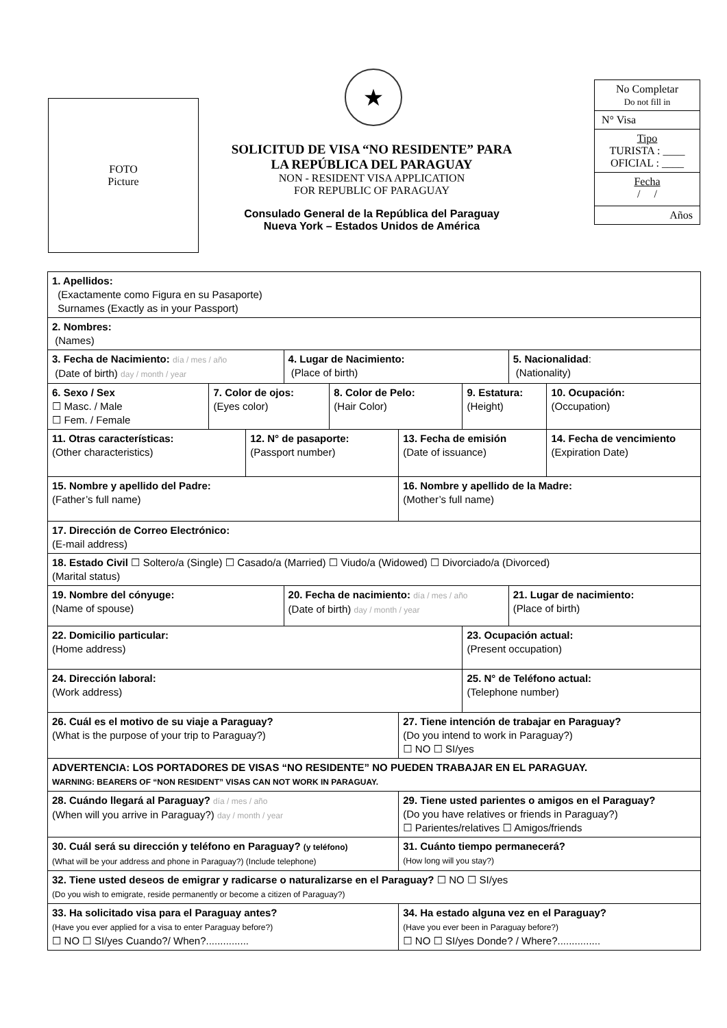FOTO
Picture
★
SOLICITUD DE VISA “NO RESIDENTE” PARA
LA REPÚBLICA DEL PARAGUAY
NON - RESIDENT VISA APPLICATION
FOR REPUBLIC OF PARAGUAY
Consulado General de la República del Paraguay
Nueva York – Estados Unidos de América
No Completar
Do not fill in
N° Visa
Tipo
TURISTA : ____
OFICIAL : ____
Fecha
/ /
Años
| 1. Apellidos: (Exactamente como Figura en su Pasaporte) Surnames (Exactly as in your Passport) | | | | | | | | |
| 2. Nombres: (Names) | | | | | | | | |
| 3. Fecha de Nacimiento: día / mes / año (Date of birth) day / month / year | | | 4. Lugar de Nacimiento: (Place of birth) | | | | 5. Nacionalidad : (Nationality) | |
| 6. Sexo / Sex ☐ Masc. / Male ☐ Fem. / Female | 7. Color de ojos: (Eyes color) | | | 8. Color de Pelo: (Hair Color) | | 9. Estatura: (Height) | | 10. Ocupación: (Occupation) |
| 11. Otras características: (Other characteristics) | | 12. N° de pasaporte: (Passport number) | | | 13. Fecha de emisión (Date of issuance) | | | 14. Fecha de vencimiento (Expiration Date) |
| 15. Nombre y apellido del Padre: (Father’s full name) | | | | | 16. Nombre y apellido de la Madre: (Mother’s full name) | | | |
| 17. Dirección de Correo Electrónico: (E-mail address) | | | | | | | | |
| 18. Estado Civil ☐ Soltero/a (Single) ☐ Casado/a (Married) ☐ Viudo/a (Widowed) ☐ Divorciado/a (Divorced) (Marital status) | | | | | | | | |
| 19. Nombre del cónyuge: (Name of spouse) | | | 20. Fecha de nacimiento: día / mes / año (Date of birth) day / month / year | | | | 21. Lugar de nacimiento: (Place of birth) | |
| 22. Domicilio particular: (Home address) | | | | | | 23. Ocupación actual: (Present occupation) | | |
| 24. Dirección laboral: (Work address) | | | | | | 25. N° de Teléfono actual: (Telephone number) | | |
| 26. Cuál es el motivo de su viaje a Paraguay? (What is the purpose of your trip to Paraguay?) | | | | | 27. Tiene intención de trabajar en Paraguay? (Do you intend to work in Paraguay?) ☐ NO ☐ SI/yes | | | |
| ADVERTENCIA: LOS PORTADORES DE VISAS “NO RESIDENTE” NO PUEDEN TRABAJAR EN EL PARAGUAY. WARNING: BEARERS OF “NON RESIDENT” VISAS CAN NOT WORK IN PARAGUAY. | | | | | | | | |
| 28. Cuándo llegará al Paraguay? día / mes / año (When will you arrive in Paraguay?) day / month / year | | | | | 29. Tiene usted parientes o amigos en el Paraguay? (Do you have relatives or friends in Paraguay?) ☐ Parientes/relatives ☐ Amigos/friends | | | |
| 30. Cuál será su dirección y teléfono en Paraguay? (y teléfono) (What will be your address and phone in Paraguay?) (Include telephone) | | | | | 31. Cuánto tiempo permanecerá? (How long will you stay?) | | | |
| 32. Tiene usted deseos de emigrar y radicarse o naturalizarse en el Paraguay? ☐ NO ☐ SI/yes (Do you wish to emigrate, reside permanently or become a citizen of Paraguay?) | | | | | | | | |
| 33. Ha solicitado visa para el Paraguay antes? (Have you ever applied for a visa to enter Paraguay before?) ☐ NO ☐ SI/yes Cuando?/ When?............... | | | | | 34. Ha estado alguna vez en el Paraguay? (Have you ever been in Paraguay before?) ☐ NO ☐ SI/yes Donde? / Where?............... | | | |